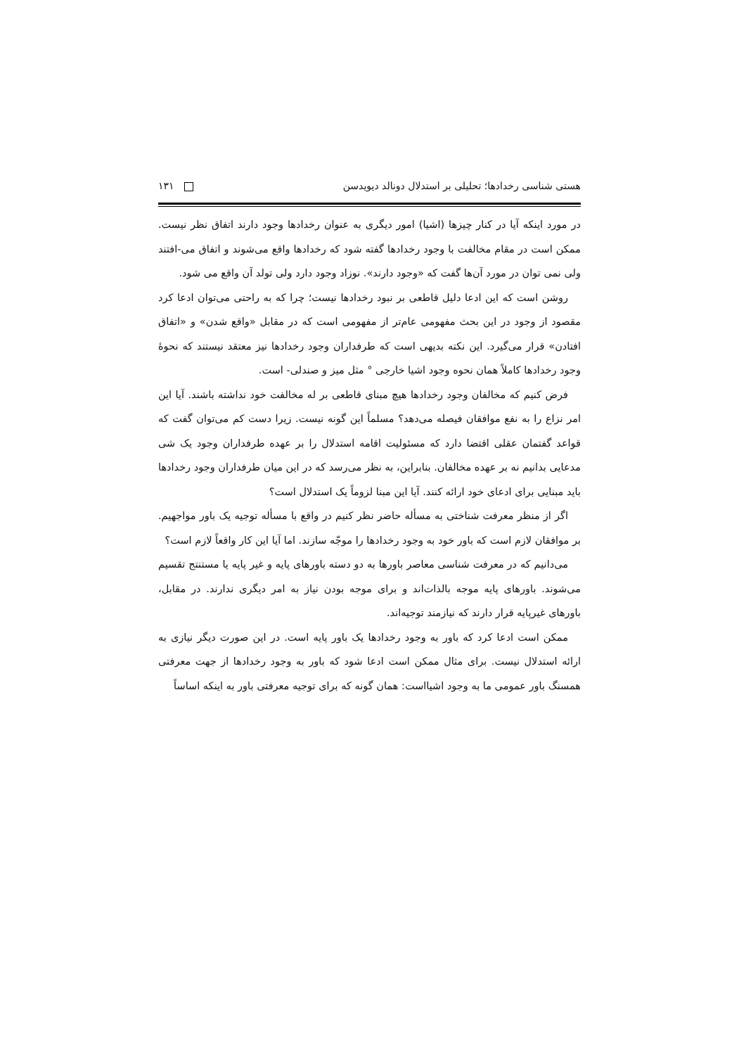هستی شناسی رخدادها؛ تحلیلی بر استدلال دونالد دیویدسن ۱۳۱
در مورد اینکه آیا در کنار چیزها (اشیا) امور دیگری به عنوان رخدادها وجود دارند اتفاق نظر نیست. ممکن است در مقام مخالفت با وجود رخدادها گفته شود که رخدادها واقع می‌شوند و اتفاق می-افتند ولی نمی توان در مورد آن‌ها گفت که «وجود دارند». نوزاد وجود دارد ولی تولد آن واقع می شود.
روشن است که این ادعا دلیل قاطعی بر نبود رخدادها نیست؛ چرا که به راحتی می‌توان ادعا کرد مقصود از وجود در این بحث مفهومی عام‌تر از مفهومی است که در مقابل «واقع شدن» و «اتفاق افتادن» قرار می‌گیرد. این نکته بدیهی است که طرفداران وجود رخدادها نیز معتقد نیستند که نحوهٔ وجود رخدادها کاملاً همان نحوه وجود اشیا خارجی ° مثل میز و صندلی- است.
فرض کنیم که مخالفان وجود رخدادها هیچ مبنای قاطعی بر له مخالفت خود نداشته باشند. آیا این امر نزاع را به نفع موافقان فیصله می‌دهد؟ مسلماً این گونه نیست. زیرا دست کم می‌توان گفت که قواعد گفتمان عقلی اقتضا دارد که مسئولیت اقامه استدلال را بر عهده طرفداران وجود یک شی مدعایی بدانیم نه بر عهده مخالفان. بنابراین، به نظر می‌رسد که در این میان طرفداران وجود رخدادها باید مبنایی برای ادعای خود ارائه کنند. آیا این مبنا لزوماً یک استدلال است؟
اگر از منظر معرفت شناختی به مسأله حاضر نظر کنیم در واقع با مسأله توجیه یک باور مواجهیم. بر موافقان لازم است که باور خود به وجود رخدادها را موجّه سازند. اما آیا این کار واقعاً لازم است؟
می‌دانیم که در معرفت شناسی معاصر باورها به دو دسته باورهای پایه و غیر پایه یا مستنتج تقسیم می‌شوند. باورهای پایه موجه بالذات‌اند و برای موجه بودن نیاز به امر دیگری ندارند. در مقابل، باورهای غیرپایه قرار دارند که نیازمند توجیه‌اند.
ممکن است ادعا کرد که باور به وجود رخدادها یک باور پایه است. در این صورت دیگر نیازی به ارائه استدلال نیست. برای مثال ممکن است ادعا شود که باور به وجود رخدادها از جهت معرفتی همسنگ باور عمومی ما به وجود اشیااست: همان گونه که برای توجیه معرفتی باور به اینکه اساساً